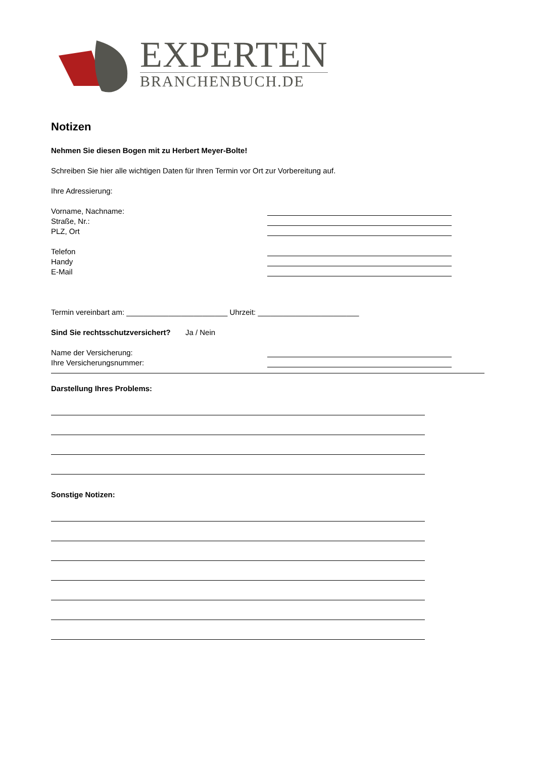EXPERTEN
BRANCHENBUCH.DE
Notizen
Nehmen Sie diesen Bogen mit zu Herbert Meyer-Bolte!
Schreiben Sie hier alle wichtigen Daten für Ihren Termin vor Ort zur Vorbereitung auf.
Ihre Adressierung:
Vorname, Nachname:
Straße, Nr.:
PLZ, Ort
Telefon
Handy
E-Mail
Termin vereinbart am: ________________________ Uhrzeit: ________________________
Sind Sie rechtsschutzversichert? Ja / Nein
Name der Versicherung:
Ihre Versicherungsnummer:
Darstellung Ihres Problems:
Sonstige Notizen: